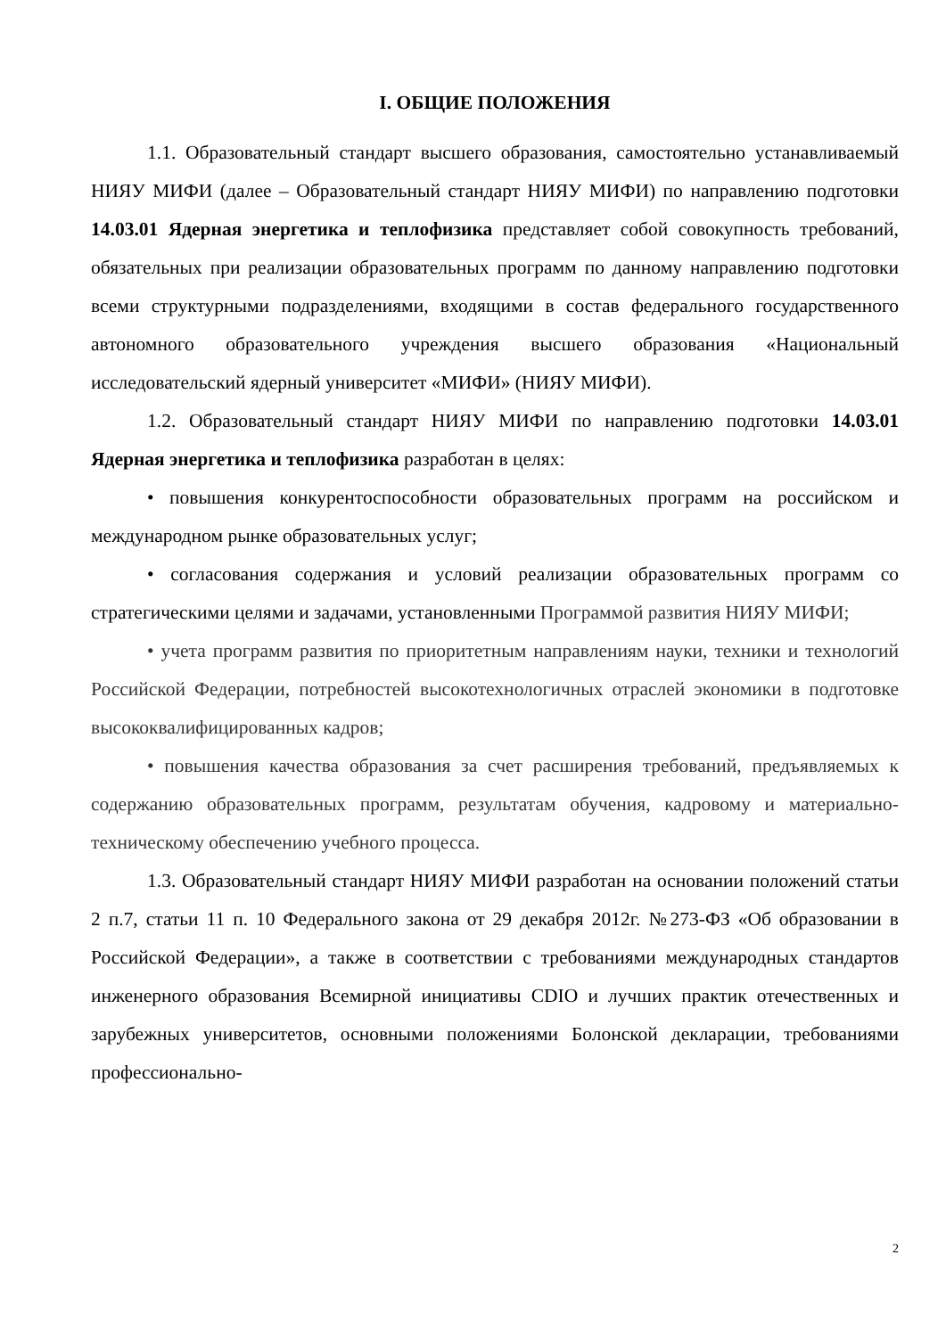I. ОБЩИЕ ПОЛОЖЕНИЯ
1.1. Образовательный стандарт высшего образования, самостоятельно устанавливаемый НИЯУ МИФИ (далее – Образовательный стандарт НИЯУ МИФИ) по направлению подготовки 14.03.01 Ядерная энергетика и теплофизика представляет собой совокупность требований, обязательных при реализации образовательных программ по данному направлению подготовки всеми структурными подразделениями, входящими в состав федерального государственного автономного образовательного учреждения высшего образования «Национальный исследовательский ядерный университет «МИФИ» (НИЯУ МИФИ).
1.2. Образовательный стандарт НИЯУ МИФИ по направлению подготовки 14.03.01 Ядерная энергетика и теплофизика разработан в целях:
• повышения конкурентоспособности образовательных программ на российском и международном рынке образовательных услуг;
• согласования содержания и условий реализации образовательных программ со стратегическими целями и задачами, установленными Программой развития НИЯУ МИФИ;
• учета программ развития по приоритетным направлениям науки, техники и технологий Российской Федерации, потребностей высокотехнологичных отраслей экономики в подготовке высококвалифицированных кадров;
• повышения качества образования за счет расширения требований, предъявляемых к содержанию образовательных программ, результатам обучения, кадровому и материально-техническому обеспечению учебного процесса.
1.3. Образовательный стандарт НИЯУ МИФИ разработан на основании положений статьи 2 п.7, статьи 11 п. 10 Федерального закона от 29 декабря 2012г. №273-ФЗ «Об образовании в Российской Федерации», а также в соответствии с требованиями международных стандартов инженерного образования Всемирной инициативы CDIO и лучших практик отечественных и зарубежных университетов, основными положениями Болонской декларации, требованиями профессионально-
2